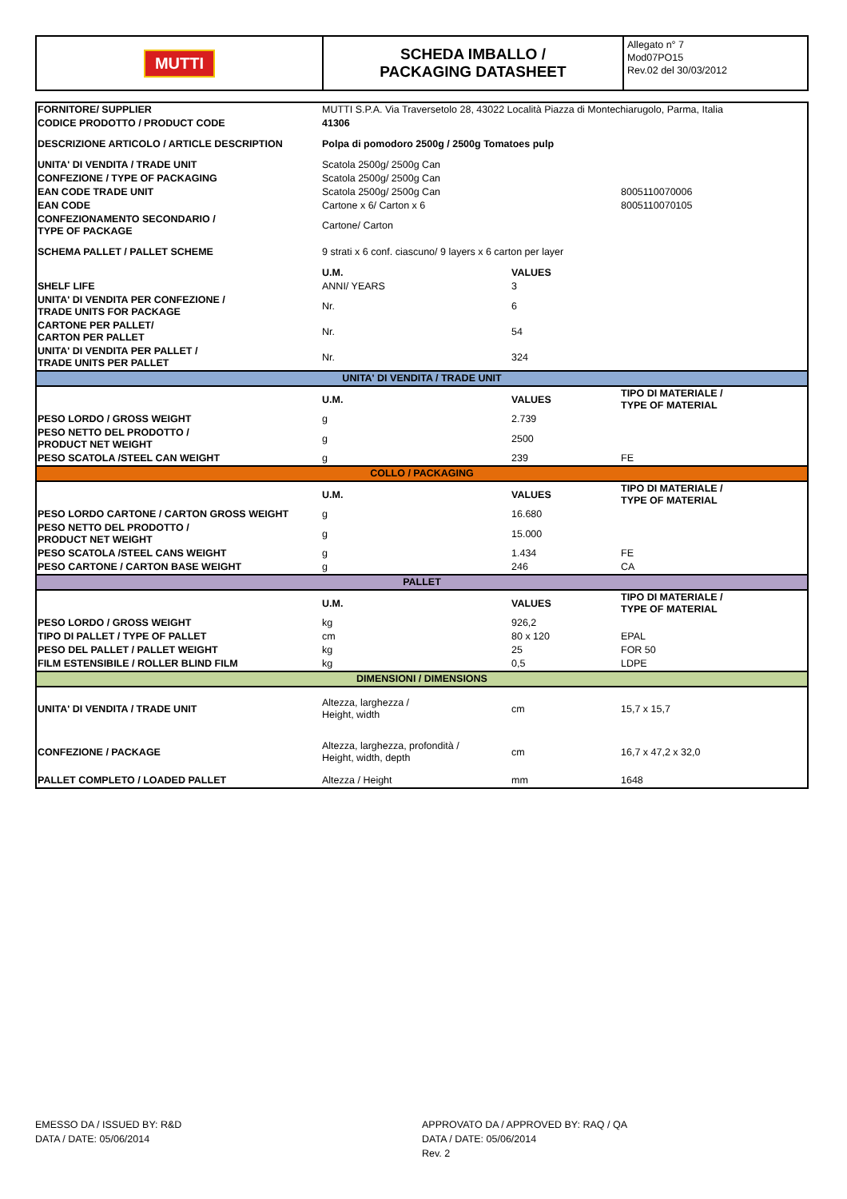| MUTTI | SCHEDA IMBALLO / PACKAGING DATASHEET | Allegato n° 7 Mod07PO15 Rev.02 del 30/03/2012 |
| FORNITORE/ SUPPLIER | MUTTI S.P.A. Via Traversetolo 28, 43022 Località Piazza di Montechiarugolo, Parma, Italia | | |
| CODICE PRODOTTO / PRODUCT CODE | 41306 | | |
| DESCRIZIONE ARTICOLO / ARTICLE DESCRIPTION | Polpa di pomodoro 2500g / 2500g Tomatoes pulp | | |
| UNITA' DI VENDITA / TRADE UNIT | Scatola 2500g/ 2500g Can | | |
| CONFEZIONE / TYPE OF PACKAGING | Scatola 2500g/ 2500g Can | | |
| EAN CODE TRADE UNIT | Scatola 2500g/ 2500g Can | | 8005110070006 |
| EAN CODE | Cartone x 6/ Carton x 6 | | 8005110070105 |
| CONFEZIONAMENTO SECONDARIO / TYPE OF PACKAGE | Cartone/ Carton | | |
| SCHEMA PALLET / PALLET SCHEME | 9 strati x 6 conf. ciascuno/ 9 layers x 6 carton per layer | | |
| | U.M. | VALUES | |
| SHELF LIFE | ANNI/ YEARS | 3 | |
| UNITA' DI VENDITA PER CONFEZIONE / TRADE UNITS FOR PACKAGE | Nr. | 6 | |
| CARTONE PER PALLET/ CARTON PER PALLET | Nr. | 54 | |
| UNITA' DI VENDITA PER PALLET / TRADE UNITS PER PALLET | Nr. | 324 | |
| UNITA' DI VENDITA / TRADE UNIT | | | |
| | U.M. | VALUES | TIPO DI MATERIALE / TYPE OF MATERIAL |
| PESO LORDO / GROSS WEIGHT | g | 2.739 | |
| PESO NETTO DEL PRODOTTO / PRODUCT NET WEIGHT | g | 2500 | |
| PESO SCATOLA /STEEL CAN WEIGHT | g | 239 | FE |
| COLLO / PACKAGING | | | |
| | U.M. | VALUES | TIPO DI MATERIALE / TYPE OF MATERIAL |
| PESO LORDO CARTONE / CARTON GROSS WEIGHT | g | 16.680 | |
| PESO NETTO DEL PRODOTTO / PRODUCT NET WEIGHT | g | 15.000 | |
| PESO SCATOLA /STEEL CANS WEIGHT | g | 1.434 | FE |
| PESO CARTONE / CARTON BASE WEIGHT | g | 246 | CA |
| PALLET | | | |
| | U.M. | VALUES | TIPO DI MATERIALE / TYPE OF MATERIAL |
| PESO LORDO / GROSS WEIGHT | kg | 926,2 | |
| TIPO DI PALLET / TYPE OF PALLET | cm | 80 x 120 | EPAL |
| PESO DEL PALLET / PALLET WEIGHT | kg | 25 | FOR 50 |
| FILM ESTENSIBILE / ROLLER BLIND FILM | kg | 0,5 | LDPE |
| DIMENSIONI / DIMENSIONS | | | |
| UNITA' DI VENDITA / TRADE UNIT | Altezza, larghezza / Height, width | cm | 15,7 x 15,7 |
| CONFEZIONE / PACKAGE | Altezza, larghezza, profondità / Height, width, depth | cm | 16,7 x 47,2 x 32,0 |
| PALLET COMPLETO / LOADED PALLET | Altezza / Height | mm | 1648 |
EMESSO DA / ISSUED BY: R&D
DATA / DATE: 05/06/2014
APPROVATO DA / APPROVED BY: RAQ / QA
DATA / DATE: 05/06/2014
Rev. 2